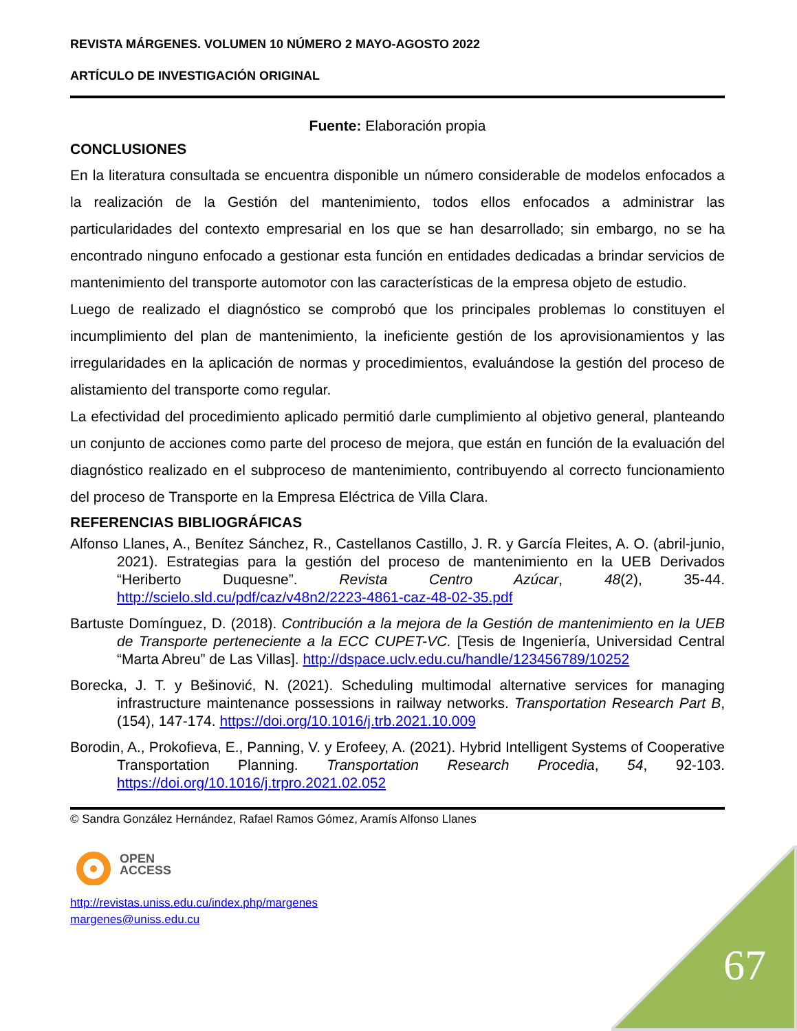REVISTA MÁRGENES. VOLUMEN 10 NÚMERO 2 MAYO-AGOSTO 2022
ARTÍCULO DE INVESTIGACIÓN ORIGINAL
Fuente: Elaboración propia
CONCLUSIONES
En la literatura consultada se encuentra disponible un número considerable de modelos enfocados a la realización de la Gestión del mantenimiento, todos ellos enfocados a administrar las particularidades del contexto empresarial en los que se han desarrollado; sin embargo, no se ha encontrado ninguno enfocado a gestionar esta función en entidades dedicadas a brindar servicios de mantenimiento del transporte automotor con las características de la empresa objeto de estudio.
Luego de realizado el diagnóstico se comprobó que los principales problemas lo constituyen el incumplimiento del plan de mantenimiento, la ineficiente gestión de los aprovisionamientos y las irregularidades en la aplicación de normas y procedimientos, evaluándose la gestión del proceso de alistamiento del transporte como regular.
La efectividad del procedimiento aplicado permitió darle cumplimiento al objetivo general, planteando un conjunto de acciones como parte del proceso de mejora, que están en función de la evaluación del diagnóstico realizado en el subproceso de mantenimiento, contribuyendo al correcto funcionamiento del proceso de Transporte en la Empresa Eléctrica de Villa Clara.
REFERENCIAS BIBLIOGRÁFICAS
Alfonso Llanes, A., Benítez Sánchez, R., Castellanos Castillo, J. R. y García Fleites, A. O. (abril-junio, 2021). Estrategias para la gestión del proceso de mantenimiento en la UEB Derivados “Heriberto Duquesne”. Revista Centro Azúcar, 48(2), 35-44. http://scielo.sld.cu/pdf/caz/v48n2/2223-4861-caz-48-02-35.pdf
Bartuste Domínguez, D. (2018). Contribución a la mejora de la Gestión de mantenimiento en la UEB de Transporte perteneciente a la ECC CUPET-VC. [Tesis de Ingeniería, Universidad Central “Marta Abreu” de Las Villas]. http://dspace.uclv.edu.cu/handle/123456789/10252
Borecka, J. T. y Bešinović, N. (2021). Scheduling multimodal alternative services for managing infrastructure maintenance possessions in railway networks. Transportation Research Part B, (154), 147-174. https://doi.org/10.1016/j.trb.2021.10.009
Borodin, A., Prokofieva, E., Panning, V. y Erofeey, A. (2021). Hybrid Intelligent Systems of Cooperative Transportation Planning. Transportation Research Procedia, 54, 92-103. https://doi.org/10.1016/j.trpro.2021.02.052
© Sandra González Hernández, Rafael Ramos Gómez, Aramís Alfonso Llanes
OPEN
ACCESS
http://revistas.uniss.edu.cu/index.php/margenes
margenes@uniss.edu.cu
67